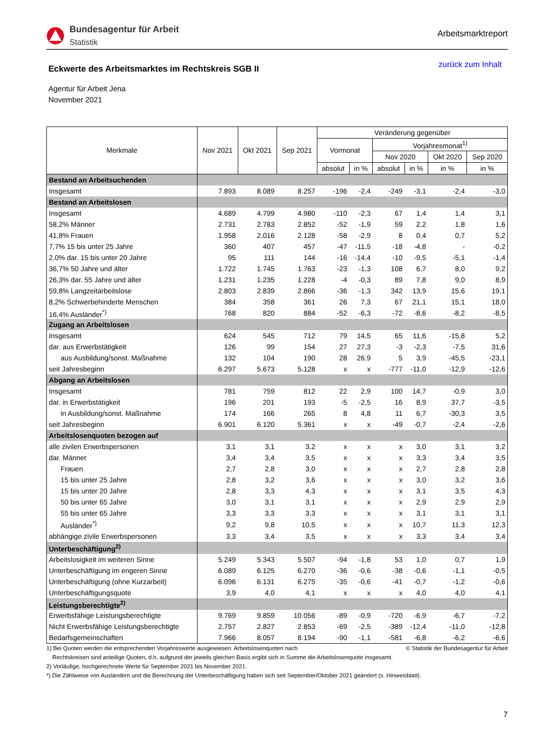Bundesagentur für Arbeit
Statistik
Arbeitsmarktreport
Eckwerte des Arbeitsmarktes im Rechtskreis SGB II
zurück zum Inhalt
Agentur für Arbeit Jena
November 2021
| Merkmale | Nov 2021 | Okt 2021 | Sep 2021 | Veränderung gegenüber | | | | | |
| --- | --- | --- | --- | --- | --- | --- | --- | --- | --- |
| | | | | Vormonat | | Vorjahresmonat<sup>1)</sup> | | | |
| | | | | | | Nov 2020 | | Okt 2020 | Sep 2020 |
| | | | | absolut | in % | absolut | in % | in % | in % |
| Bestand an Arbeitsuchenden | | | | | | | | | |
| Insgesamt | 7.893 | 8.089 | 8.257 | -196 | -2,4 | -249 | -3,1 | -2,4 | -3,0 |
| Bestand an Arbeitslosen | | | | | | | | | |
| Insgesamt | 4.689 | 4.799 | 4.980 | -110 | -2,3 | 67 | 1,4 | 1,4 | 3,1 |
| 58,2% Männer | 2.731 | 2.783 | 2.852 | -52 | -1,9 | 59 | 2,2 | 1,8 | 1,6 |
| 41,8% Frauen | 1.958 | 2.016 | 2.128 | -58 | -2,9 | 8 | 0,4 | 0,7 | 5,2 |
| 7,7% 15 bis unter 25 Jahre | 360 | 407 | 457 | -47 | -11,5 | -18 | -4,8 | - | -0,2 |
| 2,0% dar. 15 bis unter 20 Jahre | 95 | 111 | 144 | -16 | -14,4 | -10 | -9,5 | -5,1 | -1,4 |
| 36,7% 50 Jahre und älter | 1.722 | 1.745 | 1.763 | -23 | -1,3 | 108 | 6,7 | 8,0 | 9,2 |
| 26,3% dar. 55 Jahre und älter | 1.231 | 1.235 | 1.228 | -4 | -0,3 | 89 | 7,8 | 9,0 | 8,9 |
| 59,8% Langzeitarbeitslose | 2.803 | 2.839 | 2.866 | -36 | -1,3 | 342 | 13,9 | 15,6 | 19,1 |
| 8,2% Schwerbehinderte Menschen | 384 | 358 | 361 | 26 | 7,3 | 67 | 21,1 | 15,1 | 18,0 |
| 16,4% Ausländer<sup>*)</sup> | 768 | 820 | 884 | -52 | -6,3 | -72 | -8,6 | -8,2 | -8,5 |
| Zugang an Arbeitslosen | | | | | | | | | |
| Insgesamt | 624 | 545 | 712 | 79 | 14,5 | 65 | 11,6 | -15,8 | 5,2 |
| dar. aus Erwerbstätigkeit | 126 | 99 | 154 | 27 | 27,3 | -3 | -2,3 | -7,5 | 31,6 |
| aus Ausbildung/sonst. Maßnahme | 132 | 104 | 190 | 28 | 26,9 | 5 | 3,9 | -45,5 | -23,1 |
| seit Jahresbeginn | 6.297 | 5.673 | 5.128 | x | x | -777 | -11,0 | -12,9 | -12,6 |
| Abgang an Arbeitslosen | | | | | | | | | |
| Insgesamt | 781 | 759 | 812 | 22 | 2,9 | 100 | 14,7 | -0,9 | 3,0 |
| dar. in Erwerbstätigkeit | 196 | 201 | 193 | -5 | -2,5 | 16 | 8,9 | 37,7 | -3,5 |
| in Ausbildung/sonst. Maßnahme | 174 | 166 | 265 | 8 | 4,8 | 11 | 6,7 | -30,3 | 3,5 |
| seit Jahresbeginn | 6.901 | 6.120 | 5.361 | x | x | -49 | -0,7 | -2,4 | -2,6 |
| Arbeitslosenquoten bezogen auf | | | | | | | | | |
| alle zivilen Erwerbspersonen | 3,1 | 3,1 | 3,2 | x | x | x | 3,0 | 3,1 | 3,2 |
| dar. Männer | 3,4 | 3,4 | 3,5 | x | x | x | 3,3 | 3,4 | 3,5 |
| Frauen | 2,7 | 2,8 | 3,0 | x | x | x | 2,7 | 2,8 | 2,8 |
| 15 bis unter 25 Jahre | 2,8 | 3,2 | 3,6 | x | x | x | 3,0 | 3,2 | 3,6 |
| 15 bis unter 20 Jahre | 2,8 | 3,3 | 4,3 | x | x | x | 3,1 | 3,5 | 4,3 |
| 50 bis unter 65 Jahre | 3,0 | 3,1 | 3,1 | x | x | x | 2,9 | 2,9 | 2,9 |
| 55 bis unter 65 Jahre | 3,3 | 3,3 | 3,3 | x | x | x | 3,1 | 3,1 | 3,1 |
| Ausländer<sup>*)</sup> | 9,2 | 9,8 | 10,5 | x | x | x | 10,7 | 11,3 | 12,3 |
| abhängige zivile Erwerbspersonen | 3,3 | 3,4 | 3,5 | x | x | x | 3,3 | 3,4 | 3,4 |
| Unterbeschäftigung<sup>2)</sup> | | | | | | | | | |
| Arbeitslosigkeit im weiteren Sinne | 5.249 | 5.343 | 5.507 | -94 | -1,8 | 53 | 1,0 | 0,7 | 1,9 |
| Unterbeschäftigung im engeren Sinne | 6.089 | 6.125 | 6.270 | -36 | -0,6 | -38 | -0,6 | -1,1 | -0,5 |
| Unterbeschäftigung (ohne Kurzarbeit) | 6.096 | 6.131 | 6.275 | -35 | -0,6 | -41 | -0,7 | -1,2 | -0,6 |
| Unterbeschäftigungsquote | 3,9 | 4,0 | 4,1 | x | x | x | 4,0 | 4,0 | 4,1 |
| Leistungsberechtigte<sup>2)</sup> | | | | | | | | | |
| Erwerbsfähige Leistungsberechtigte | 9.769 | 9.859 | 10.056 | -89 | -0,9 | -720 | -6,9 | -6,7 | -7,2 |
| Nicht Erwerbsfähige Leistungsberechtigte | 2.757 | 2.827 | 2.853 | -69 | -2,5 | -389 | -12,4 | -11,0 | -12,8 |
| Bedarfsgemeinschaften | 7.966 | 8.057 | 8.194 | -90 | -1,1 | -581 | -6,8 | -6,2 | -6,6 |
1) Bei Quoten werden die entsprechenden Vorjahreswerte ausgewiesen. Arbeitslosenquoten nach © Statistik der Bundesagentur für Arbeit
Rechtskreisen sind anteilige Quoten, d.h. aufgrund der jeweils gleichen Basis ergibt sich in Summe die Arbeitslosenquote insgesamt.
2) Vorläufige, hochgerechnete Werte für September 2021 bis November 2021.
*) Die Zählweise von Ausländern und die Berechnung der Unterbeschäftigung haben sich seit September/Oktober 2021 geändert (s. Hinweisblatt).
7